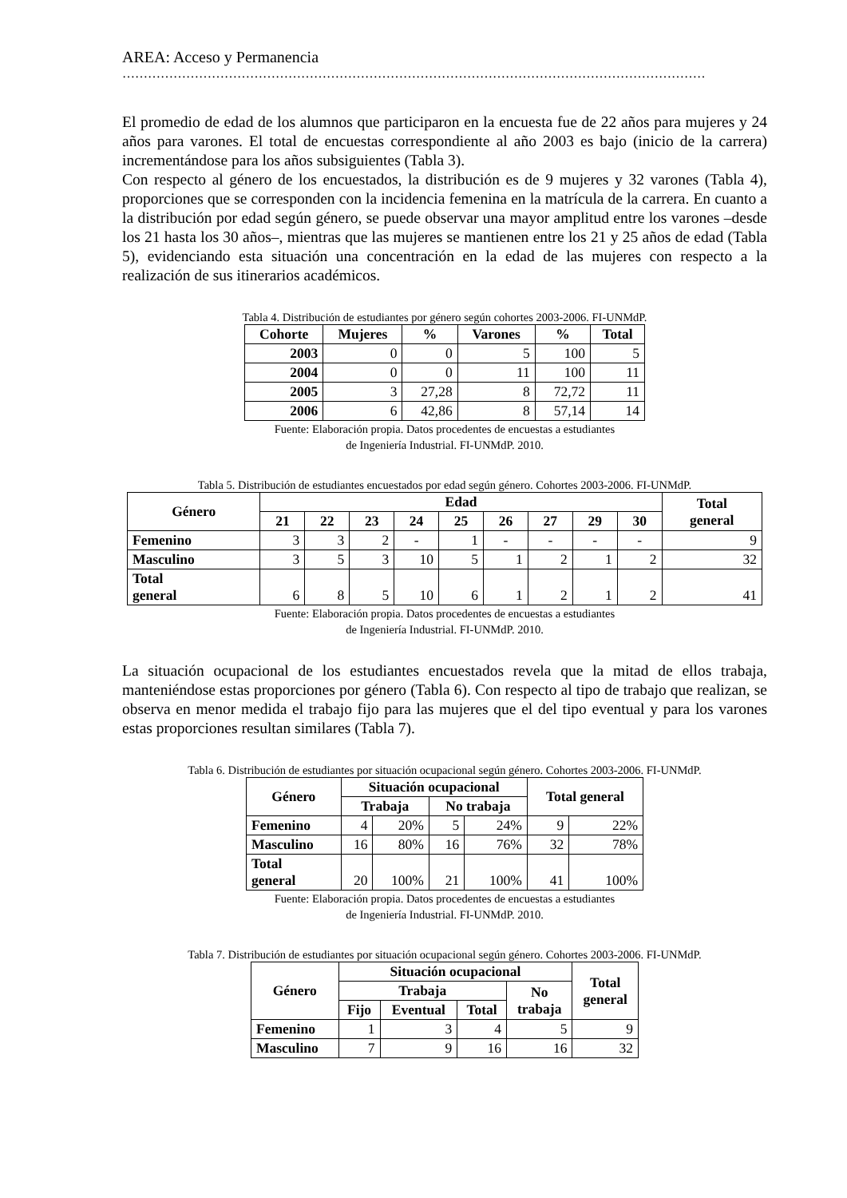AREA: Acceso y Permanencia
…………………………………………………………………………………………………………………………………………
El promedio de edad de los alumnos que participaron en la encuesta fue de 22 años para mujeres y 24 años para varones. El total de encuestas correspondiente al año 2003 es bajo (inicio de la carrera) incrementándose para los años subsiguientes (Tabla 3).
Con respecto al género de los encuestados, la distribución es de 9 mujeres y 32 varones (Tabla 4), proporciones que se corresponden con la incidencia femenina en la matrícula de la carrera. En cuanto a la distribución por edad según género, se puede observar una mayor amplitud entre los varones –desde los 21 hasta los 30 años–, mientras que las mujeres se mantienen entre los 21 y 25 años de edad (Tabla 5), evidenciando esta situación una concentración en la edad de las mujeres con respecto a la realización de sus itinerarios académicos.
Tabla 4. Distribución de estudiantes por género según cohortes 2003-2006. FI-UNMdP.
| Cohorte | Mujeres | % | Varones | % | Total |
| --- | --- | --- | --- | --- | --- |
| 2003 | 0 | 0 | 5 | 100 | 5 |
| 2004 | 0 | 0 | 11 | 100 | 11 |
| 2005 | 3 | 27,28 | 8 | 72,72 | 11 |
| 2006 | 6 | 42,86 | 8 | 57,14 | 14 |
Fuente: Elaboración propia. Datos procedentes de encuestas a estudiantes
de Ingeniería Industrial. FI-UNMdP. 2010.
Tabla 5. Distribución de estudiantes encuestados por edad según género. Cohortes 2003-2006. FI-UNMdP.
| Género | Edad | | | | | | | | | Total general |
| --- | --- | --- | --- | --- | --- | --- | --- | --- | --- | --- |
| | 21 | 22 | 23 | 24 | 25 | 26 | 27 | 29 | 30 | |
| Femenino | 3 | 3 | 2 | - | 1 | - | - | - | - | 9 |
| Masculino | 3 | 5 | 3 | 10 | 5 | 1 | 2 | 1 | 2 | 32 |
| Total general | 6 | 8 | 5 | 10 | 6 | 1 | 2 | 1 | 2 | 41 |
Fuente: Elaboración propia. Datos procedentes de encuestas a estudiantes
de Ingeniería Industrial. FI-UNMdP. 2010.
La situación ocupacional de los estudiantes encuestados revela que la mitad de ellos trabaja, manteniéndose estas proporciones por género (Tabla 6). Con respecto al tipo de trabajo que realizan, se observa en menor medida el trabajo fijo para las mujeres que el del tipo eventual y para los varones estas proporciones resultan similares (Tabla 7).
Tabla 6. Distribución de estudiantes por situación ocupacional según género. Cohortes 2003-2006. FI-UNMdP.
| Género | Situación ocupacional | | | | Total general | |
| --- | --- | --- | --- | --- | --- | --- |
| | Trabaja | | No trabaja | | | |
| Femenino | 4 | 20% | 5 | 24% | 9 | 22% |
| Masculino | 16 | 80% | 16 | 76% | 32 | 78% |
| Total general | 20 | 100% | 21 | 100% | 41 | 100% |
Fuente: Elaboración propia. Datos procedentes de encuestas a estudiantes
de Ingeniería Industrial. FI-UNMdP. 2010.
Tabla 7. Distribución de estudiantes por situación ocupacional según género. Cohortes 2003-2006. FI-UNMdP.
| Género | Situación ocupacional | | | | Total general |
| --- | --- | --- | --- | --- | --- |
| | Trabaja | | | No trabaja | |
| | Fijo | Eventual | Total | | |
| Femenino | 1 | 3 | 4 | 5 | 9 |
| Masculino | 7 | 9 | 16 | 16 | 32 |